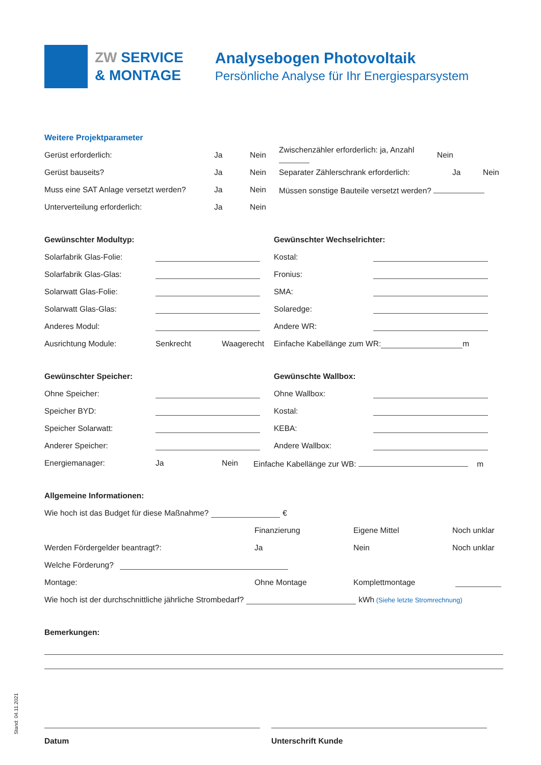ZW SERVICE
& MONTAGE
Analysebogen Photovoltaik
Persönliche Analyse für Ihr Energiesparsystem
Weitere Projektparameter
Gerüst erforderlich: Ja Nein Zwischenzähler erforderlich: ja, Anzahl Nein
Gerüst bauseits? Ja Nein Separater Zählerschrank erforderlich: Ja Nein
Muss eine SAT Anlage versetzt werden? Ja Nein Müssen sonstige Bauteile versetzt werden?
Unterverteilung erforderlich: Ja Nein
Gewünschter Modultyp:
Solarfabrik Glas-Folie:
Solarfabrik Glas-Glas:
Solarwatt Glas-Folie:
Solarwatt Glas-Glas:
Anderes Modul:
Ausrichtung Module: Senkrecht Waagerecht
Gewünschter Wechselrichter:
Kostal:
Fronius:
SMA:
Solaredge:
Andere WR:
Einfache Kabellänge zum WR: m
Gewünschter Speicher:
Ohne Speicher:
Speicher BYD:
Speicher Solarwatt:
Anderer Speicher:
Gewünschte Wallbox:
Ohne Wallbox:
Kostal:
KEBA:
Andere Wallbox:
Energiemanager: Ja Nein Einfache Kabellänge zur WB: m
Allgemeine Informationen:
Wie hoch ist das Budget für diese Maßnahme? €
Finanzierung Eigene Mittel Noch unklar
Werden Fördergelder beantragt?: Ja Nein Noch unklar
Welche Förderung?
Montage: Ohne Montage Komplettmontage
Wie hoch ist der durchschnittliche jährliche Strombedarf? kWh (Siehe letzte Stromrechnung)
Bemerkungen:
Datum Unterschrift Kunde
Stand: 04.11.2021